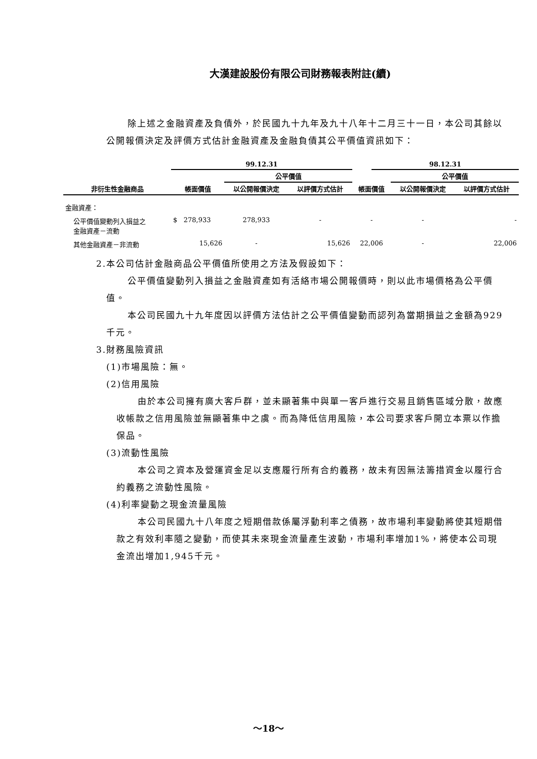大漢建設股份有限公司財務報表附註(續)
除上述之金融資產及負債外，於民國九十九年及九十八年十二月三十一日，本公司其餘以公開報價決定及評價方式估計金融資產及金融負債其公平價值資訊如下：
| | 99.12.31 | | | | 98.12.31 | | |
| --- | --- | --- | --- | --- | --- | --- | --- |
| | | 公平價值 | | | | 公平價值 | |
| 非衍生性金融商品 | 帳面價值 | 以公開報價決定 | 以評價方式估計 | 帳面價值 | | 以公開報價決定 | 以評價方式估計 |
| 金融資產： | | | | | | | |
| 公平價值變動列入損益之 金融資產－流動 | $ 278,933 | 278,933 | - | - | | - | - |
| 其他金融資產－非流動 | 15,626 | - | 15,626 | 22,006 | | - | 22,006 |
2.本公司估計金融商品公平價值所使用之方法及假設如下：
公平價值變動列入損益之金融資產如有活絡市場公開報價時，則以此市場價格為公平價值。
本公司民國九十九年度因以評價方法估計之公平價值變動而認列為當期損益之金額為929千元。
3.財務風險資訊
(1)市場風險：無。
(2)信用風險
由於本公司擁有廣大客戶群，並未顯著集中與單一客戶進行交易且銷售區域分散，故應收帳款之信用風險並無顯著集中之虞。而為降低信用風險，本公司要求客戶開立本票以作擔保品。
(3)流動性風險
本公司之資本及營運資金足以支應履行所有合約義務，故未有因無法籌措資金以履行合約義務之流動性風險。
(4)利率變動之現金流量風險
本公司民國九十八年度之短期借款係屬浮動利率之債務，故市場利率變動將使其短期借款之有效利率隨之變動，而使其未來現金流量產生波動，市場利率增加1%，將使本公司現金流出增加1,945千元。
～18～